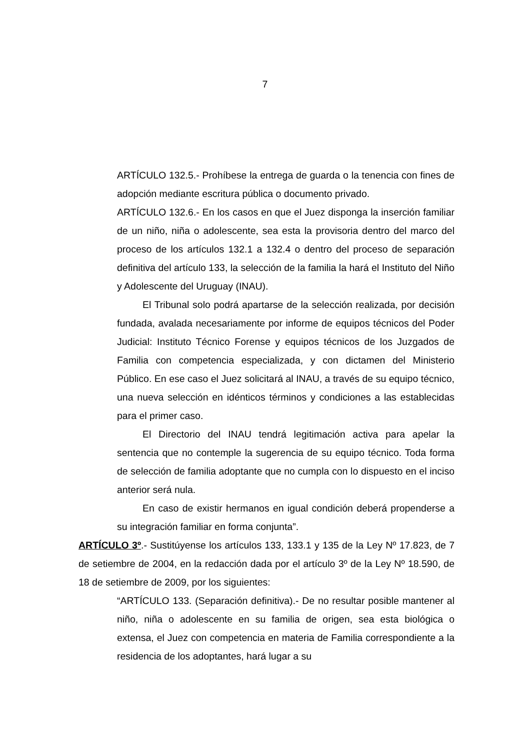7
ARTÍCULO 132.5.- Prohíbese la entrega de guarda o la tenencia con fines de adopción mediante escritura pública o documento privado.
ARTÍCULO 132.6.- En los casos en que el Juez disponga la inserción familiar de un niño, niña o adolescente, sea esta la provisoria dentro del marco del proceso de los artículos 132.1 a 132.4 o dentro del proceso de separación definitiva del artículo 133, la selección de la familia la hará el Instituto del Niño y Adolescente del Uruguay (INAU).
El Tribunal solo podrá apartarse de la selección realizada, por decisión fundada, avalada necesariamente por informe de equipos técnicos del Poder Judicial: Instituto Técnico Forense y equipos técnicos de los Juzgados de Familia con competencia especializada, y con dictamen del Ministerio Público. En ese caso el Juez solicitará al INAU, a través de su equipo técnico, una nueva selección en idénticos términos y condiciones a las establecidas para el primer caso.
El Directorio del INAU tendrá legitimación activa para apelar la sentencia que no contemple la sugerencia de su equipo técnico. Toda forma de selección de familia adoptante que no cumpla con lo dispuesto en el inciso anterior será nula.
En caso de existir hermanos en igual condición deberá propenderse a su integración familiar en forma conjunta”.
ARTÍCULO 3º.- Sustitúyense los artículos 133, 133.1 y 135 de la Ley Nº 17.823, de 7 de setiembre de 2004, en la redacción dada por el artículo 3º de la Ley Nº 18.590, de 18 de setiembre de 2009, por los siguientes:
“ARTÍCULO 133. (Separación definitiva).- De no resultar posible mantener al niño, niña o adolescente en su familia de origen, sea esta biológica o extensa, el Juez con competencia en materia de Familia correspondiente a la residencia de los adoptantes, hará lugar a su